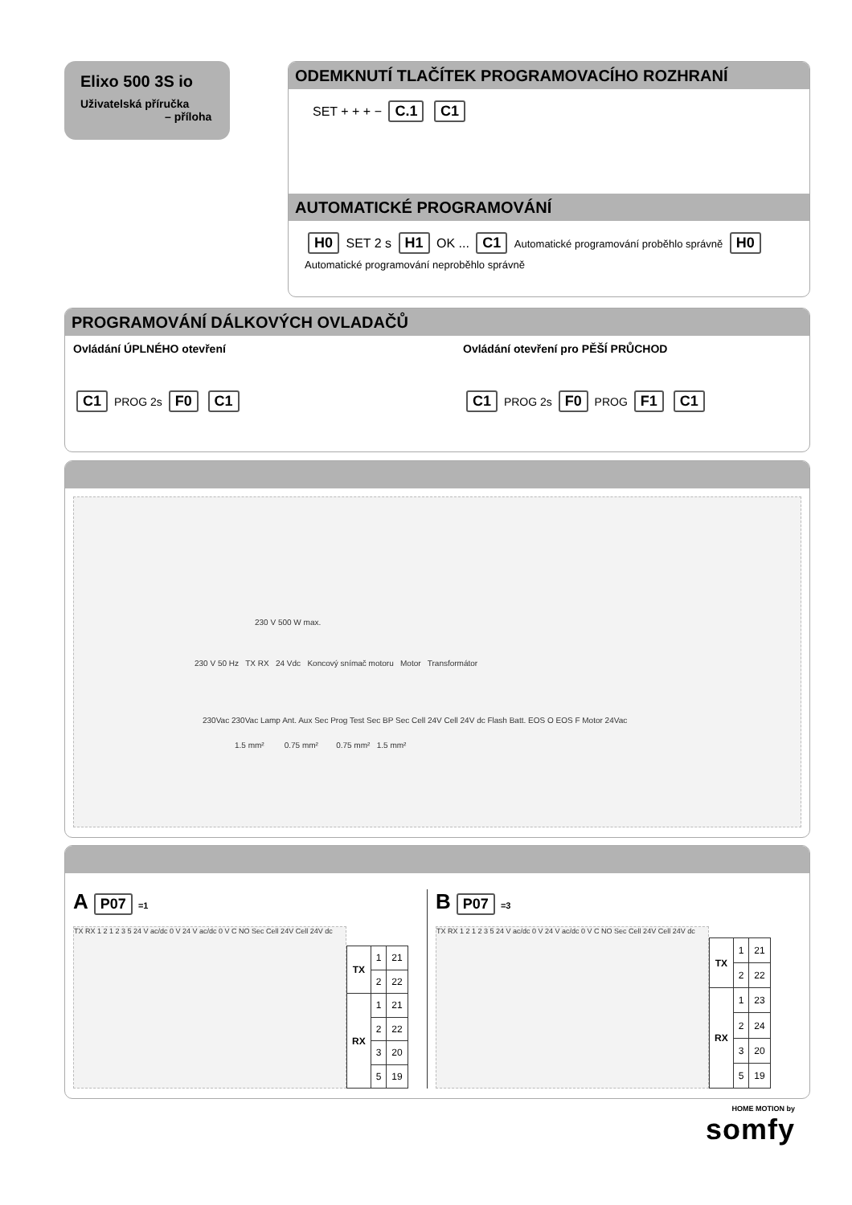Elixo 500 3S io
Uživatelská příručka
– příloha
ODEMKNUTÍ TLAČÍTEK PROGRAMOVACÍHO ROZHRANÍ
SET + + + − C.1 C1
AUTOMATICKÉ PROGRAMOVÁNÍ
H0 SET 2 s H1 OK ... C1 Automatické programování proběhlo správně H0 Automatické programování neproběhlo správně
PROGRAMOVÁNÍ DÁLKOVÝCH OVLADAČŮ
Ovládání ÚPLNÉHO otevření
C1 PROG 2s F0 C1
Ovládání otevření pro PĚŠÍ PRŮCHOD
C1 PROG 2s F0 PROG F1 C1
230 V 500 W max.
230 V 50 Hz TX RX 24 Vdc Koncový snímač motoru Motor Transformátor
230Vac 230Vac Lamp Ant. Aux Sec Prog Test Sec BP Sec Cell 24V Cell 24V dc Flash Batt. EOS O EOS F Motor 24Vac
1.5 mm² 0.75 mm² 0.75 mm² 1.5 mm²
A P07 =1
TX RX 1 2 1 2 3 5 24 V ac/dc 0 V 24 V ac/dc 0 V C NO Sec Cell 24V Cell 24V dc
| TX | 1 | 21 |
| | 2 | 22 |
| RX | 1 | 21 |
| | 2 | 22 |
| | 3 | 20 |
| | 5 | 19 |
B P07 =3
TX RX 1 2 1 2 3 5 24 V ac/dc 0 V 24 V ac/dc 0 V C NO Sec Cell 24V Cell 24V dc
| TX | 1 | 21 |
| | 2 | 22 |
| RX | 1 | 23 |
| | 2 | 24 |
| | 3 | 20 |
| | 5 | 19 |
HOME MOTION by
somfy